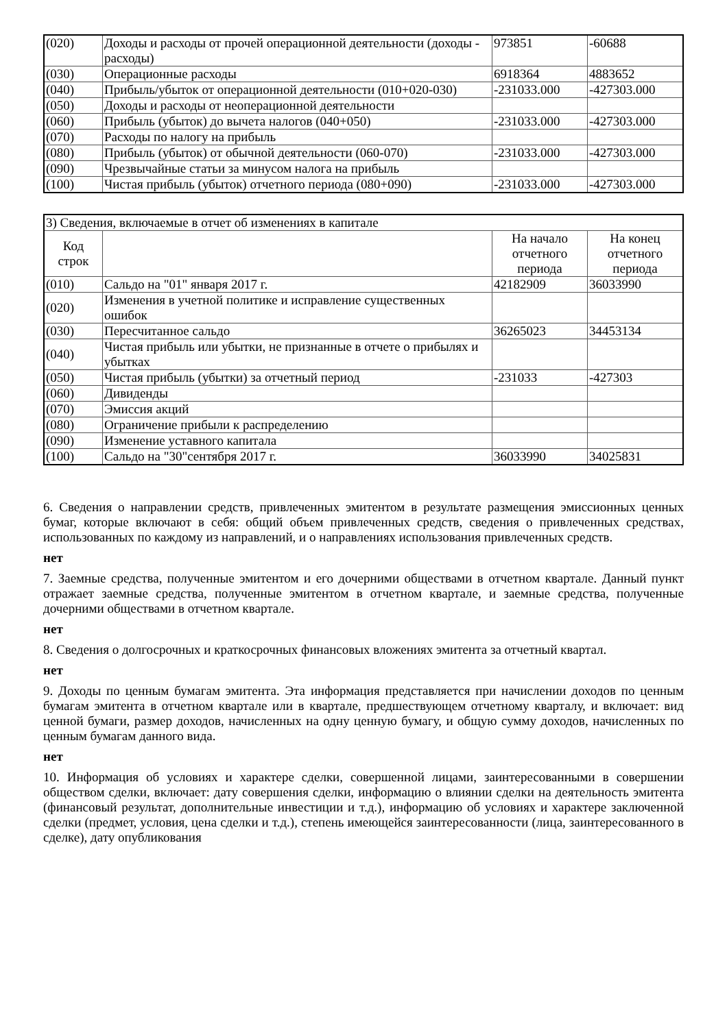| (020) | Доходы и расходы от прочей операционной деятельности (доходы - расходы) | 973851 | -60688 |
| (030) | Операционные расходы | 6918364 | 4883652 |
| (040) | Прибыль/убыток от операционной деятельности (010+020-030) | -231033.000 | -427303.000 |
| (050) | Доходы и расходы от неоперационной деятельности | | |
| (060) | Прибыль (убыток) до вычета налогов (040+050) | -231033.000 | -427303.000 |
| (070) | Расходы по налогу на прибыль | | |
| (080) | Прибыль (убыток) от обычной деятельности (060-070) | -231033.000 | -427303.000 |
| (090) | Чрезвычайные статьи за минусом налога на прибыль | | |
| (100) | Чистая прибыль (убыток) отчетного периода (080+090) | -231033.000 | -427303.000 |
| 3) Сведения, включаемые в отчет об изменениях в капитале | | | |
| Код строк | | На начало отчетного периода | На конец отчетного периода |
| (010) | Сальдо на "01" января 2017 г. | 42182909 | 36033990 |
| (020) | Изменения в учетной политике и исправление существенных ошибок | | |
| (030) | Пересчитанное сальдо | 36265023 | 34453134 |
| (040) | Чистая прибыль или убытки, не признанные в отчете о прибылях и убытках | | |
| (050) | Чистая прибыль (убытки) за отчетный период | -231033 | -427303 |
| (060) | Дивиденды | | |
| (070) | Эмиссия акций | | |
| (080) | Ограничение прибыли к распределению | | |
| (090) | Изменение уставного капитала | | |
| (100) | Сальдо на "30"сентября 2017 г. | 36033990 | 34025831 |
6. Сведения о направлении средств, привлеченных эмитентом в результате размещения эмиссионных ценных бумаг, которые включают в себя: общий объем привлеченных средств, сведения о привлеченных средствах, использованных по каждому из направлений, и о направлениях использования привлеченных средств.
нет
7. Заемные средства, полученные эмитентом и его дочерними обществами в отчетном квартале. Данный пункт отражает заемные средства, полученные эмитентом в отчетном квартале, и заемные средства, полученные дочерними обществами в отчетном квартале.
нет
8. Сведения о долгосрочных и краткосрочных финансовых вложениях эмитента за отчетный квартал.
нет
9. Доходы по ценным бумагам эмитента. Эта информация представляется при начислении доходов по ценным бумагам эмитента в отчетном квартале или в квартале, предшествующем отчетному кварталу, и включает: вид ценной бумаги, размер доходов, начисленных на одну ценную бумагу, и общую сумму доходов, начисленных по ценным бумагам данного вида.
нет
10. Информация об условиях и характере сделки, совершенной лицами, заинтересованными в совершении обществом сделки, включает: дату совершения сделки, информацию о влиянии сделки на деятельность эмитента (финансовый результат, дополнительные инвестиции и т.д.), информацию об условиях и характере заключенной сделки (предмет, условия, цена сделки и т.д.), степень имеющейся заинтересованности (лица, заинтересованного в сделке), дату опубликования